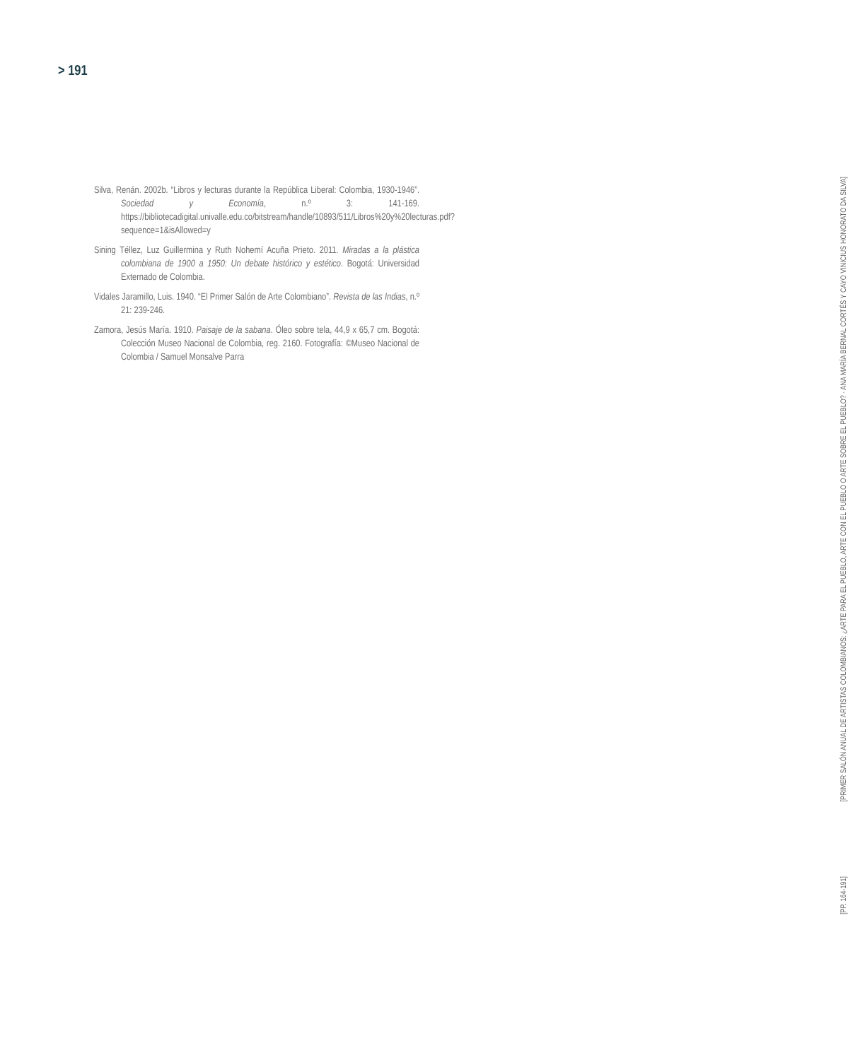> 191
Silva, Renán. 2002b. “Libros y lecturas durante la República Liberal: Colombia, 1930-1946”. Sociedad y Economía, n.º 3: 141-169. https://bibliotecadigital.univalle.edu.co/bitstream/handle/10893/511/Libros%20y%20lecturas.pdf?sequence=1&isAllowed=y
Sining Téllez, Luz Guillermina y Ruth Nohemí Acuña Prieto. 2011. Miradas a la plástica colombiana de 1900 a 1950: Un debate histórico y estético. Bogotá: Universidad Externado de Colombia.
Vidales Jaramillo, Luis. 1940. “El Primer Salón de Arte Colombiano”. Revista de las Indias, n.º 21: 239-246.
Zamora, Jesús María. 1910. Paisaje de la sabana. Óleo sobre tela, 44,9 x 65,7 cm. Bogotá: Colección Museo Nacional de Colombia, reg. 2160. Fotografía: ©Museo Nacional de Colombia / Samuel Monsalve Parra
[PRIMER SALÓN ANUAL DE ARTISTAS COLOMBIANOS: ¿ARTE PARA EL PUEBLO, ARTE CON EL PUEBLO O ARTE SOBRE EL PUEBLO? · ANA MARÍA BERNAL CORTÉS Y CAYO VINICIUS HONORATO DA SILVA]
[PP. 164-191]